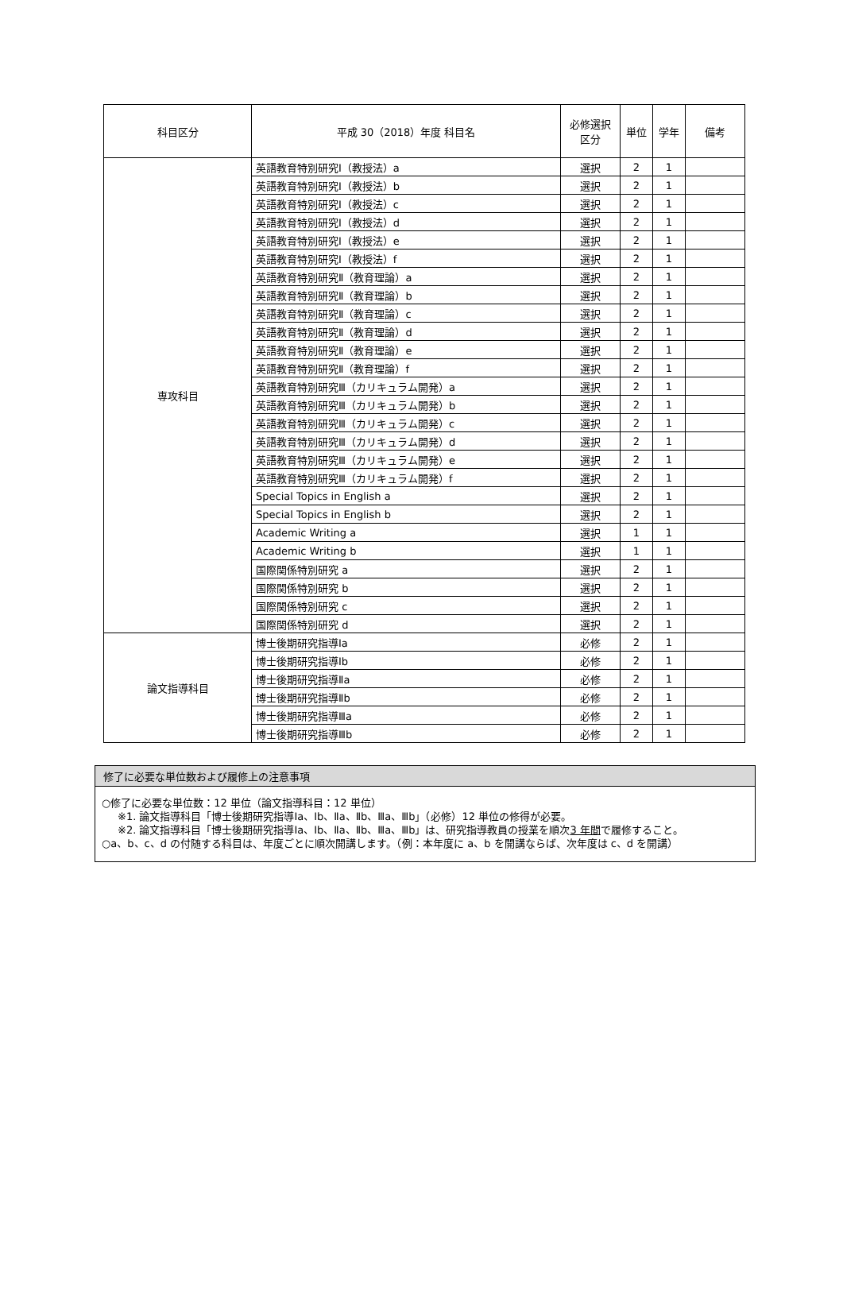| 科目区分 | 平成 30（2018）年度 科目名 | 必修選択 区分 | 単位 | 学年 | 備考 |
| --- | --- | --- | --- | --- | --- |
| 専攻科目 | 英語教育特別研究Ⅰ（教授法）a | 選択 | 2 | 1 | |
| | 英語教育特別研究Ⅰ（教授法）b | 選択 | 2 | 1 | |
| | 英語教育特別研究Ⅰ（教授法）c | 選択 | 2 | 1 | |
| | 英語教育特別研究Ⅰ（教授法）d | 選択 | 2 | 1 | |
| | 英語教育特別研究Ⅰ（教授法）e | 選択 | 2 | 1 | |
| | 英語教育特別研究Ⅰ（教授法）f | 選択 | 2 | 1 | |
| | 英語教育特別研究Ⅱ（教育理論）a | 選択 | 2 | 1 | |
| | 英語教育特別研究Ⅱ（教育理論）b | 選択 | 2 | 1 | |
| | 英語教育特別研究Ⅱ（教育理論）c | 選択 | 2 | 1 | |
| | 英語教育特別研究Ⅱ（教育理論）d | 選択 | 2 | 1 | |
| | 英語教育特別研究Ⅱ（教育理論）e | 選択 | 2 | 1 | |
| | 英語教育特別研究Ⅱ（教育理論）f | 選択 | 2 | 1 | |
| | 英語教育特別研究Ⅲ（カリキュラム開発）a | 選択 | 2 | 1 | |
| | 英語教育特別研究Ⅲ（カリキュラム開発）b | 選択 | 2 | 1 | |
| | 英語教育特別研究Ⅲ（カリキュラム開発）c | 選択 | 2 | 1 | |
| | 英語教育特別研究Ⅲ（カリキュラム開発）d | 選択 | 2 | 1 | |
| | 英語教育特別研究Ⅲ（カリキュラム開発）e | 選択 | 2 | 1 | |
| | 英語教育特別研究Ⅲ（カリキュラム開発）f | 選択 | 2 | 1 | |
| | Special Topics in English a | 選択 | 2 | 1 | |
| | Special Topics in English b | 選択 | 2 | 1 | |
| | Academic Writing a | 選択 | 1 | 1 | |
| | Academic Writing b | 選択 | 1 | 1 | |
| | 国際関係特別研究 a | 選択 | 2 | 1 | |
| | 国際関係特別研究 b | 選択 | 2 | 1 | |
| | 国際関係特別研究 c | 選択 | 2 | 1 | |
| | 国際関係特別研究 d | 選択 | 2 | 1 | |
| 論文指導科目 | 博士後期研究指導Ⅰa | 必修 | 2 | 1 | |
| | 博士後期研究指導Ⅰb | 必修 | 2 | 1 | |
| | 博士後期研究指導Ⅱa | 必修 | 2 | 1 | |
| | 博士後期研究指導Ⅱb | 必修 | 2 | 1 | |
| | 博士後期研究指導Ⅲa | 必修 | 2 | 1 | |
| | 博士後期研究指導Ⅲb | 必修 | 2 | 1 | |
修了に必要な単位数および履修上の注意事項
○修了に必要な単位数：12 単位（論文指導科目：12 単位）
※1. 論文指導科目「博士後期研究指導Ⅰa、Ⅰb、Ⅱa、Ⅱb、Ⅲa、Ⅲb」（必修）12 単位の修得が必要。
※2. 論文指導科目「博士後期研究指導Ⅰa、Ⅰb、Ⅱa、Ⅱb、Ⅲa、Ⅲb」は、研究指導教員の授業を順次3 年間で履修すること。
○a、b、c、d の付随する科目は、年度ごとに順次開講します。（例：本年度に a、b を開講ならば、次年度は c、d を開講）